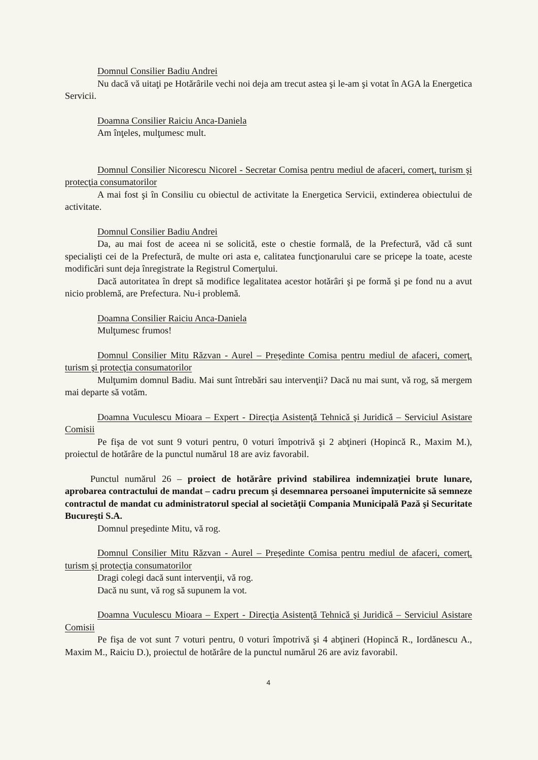Domnul Consilier Badiu Andrei
Nu dacă vă uitaţi pe Hotărârile vechi noi deja am trecut astea şi le-am şi votat în AGA la Energetica Servicii.
Doamna Consilier Raiciu Anca-Daniela
Am înţeles, mulţumesc mult.
Domnul Consilier Nicorescu Nicorel - Secretar Comisa pentru mediul de afaceri, comerţ, turism şi protecţia consumatorilor
A mai fost şi în Consiliu cu obiectul de activitate la Energetica Servicii, extinderea obiectului de activitate.
Domnul Consilier Badiu Andrei
Da, au mai fost de aceea ni se solicită, este o chestie formală, de la Prefectură, văd că sunt specialişti cei de la Prefectură, de multe ori asta e, calitatea funcţionarului care se pricepe la toate, aceste modificări sunt deja înregistrate la Registrul Comerţului.
Dacă autoritatea în drept să modifice legalitatea acestor hotărâri şi pe formă şi pe fond nu a avut nicio problemă, are Prefectura. Nu-i problemă.
Doamna Consilier Raiciu Anca-Daniela
Mulţumesc frumos!
Domnul Consilier Mitu Răzvan - Aurel – Preşedinte Comisa pentru mediul de afaceri, comerţ, turism şi protecţia consumatorilor
Mulţumim domnul Badiu. Mai sunt întrebări sau intervenţii? Dacă nu mai sunt, vă rog, să mergem mai departe să votăm.
Doamna Vuculescu Mioara – Expert - Direcţia Asistenţă Tehnică şi Juridică – Serviciul Asistare Comisii
Pe fişa de vot sunt 9 voturi pentru, 0 voturi împotrivă şi 2 abţineri (Hopincă R., Maxim M.), proiectul de hotărâre de la punctul numărul 18 are aviz favorabil.
Punctul numărul 26 – proiect de hotărâre privind stabilirea indemnizaţiei brute lunare, aprobarea contractului de mandat – cadru precum şi desemnarea persoanei împuternicite să semneze contractul de mandat cu administratorul special al societăţii Compania Municipală Pază şi Securitate Bucureşti S.A.
Domnul preşedinte Mitu, vă rog.
Domnul Consilier Mitu Răzvan - Aurel – Preşedinte Comisa pentru mediul de afaceri, comerţ, turism şi protecţia consumatorilor
Dragi colegi dacă sunt intervenţii, vă rog.
Dacă nu sunt, vă rog să supunem la vot.
Doamna Vuculescu Mioara – Expert - Direcţia Asistenţă Tehnică şi Juridică – Serviciul Asistare Comisii
Pe fişa de vot sunt 7 voturi pentru, 0 voturi împotrivă şi 4 abţineri (Hopincă R., Iordănescu A., Maxim M., Raiciu D.), proiectul de hotărâre de la punctul numărul 26 are aviz favorabil.
4